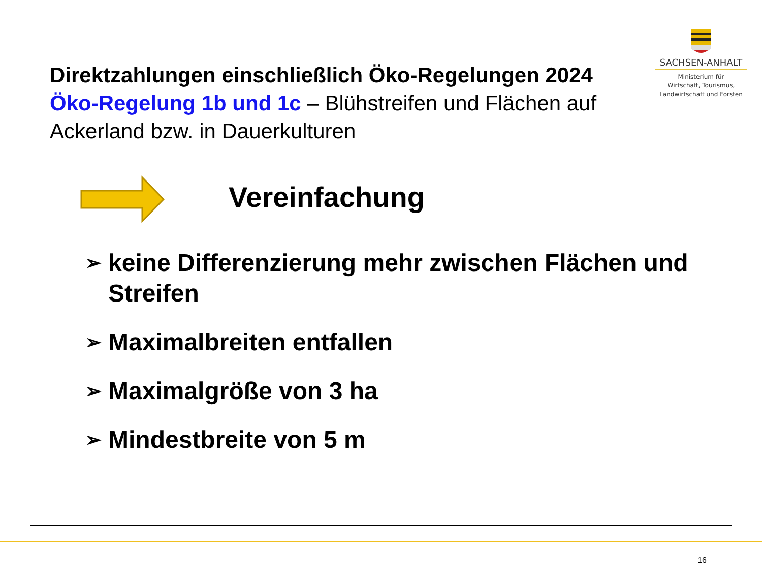Direktzahlungen einschließlich Öko-Regelungen 2024
Öko-Regelung 1b und 1c – Blühstreifen und Flächen auf Ackerland bzw. in Dauerkulturen
SACHSEN-ANHALT
Ministerium für
Wirtschaft, Tourismus,
Landwirtschaft und Forsten
Vereinfachung
➢ keine Differenzierung mehr zwischen Flächen und Streifen
➢ Maximalbreiten entfallen
➢ Maximalgröße von 3 ha
➢ Mindestbreite von 5 m
16